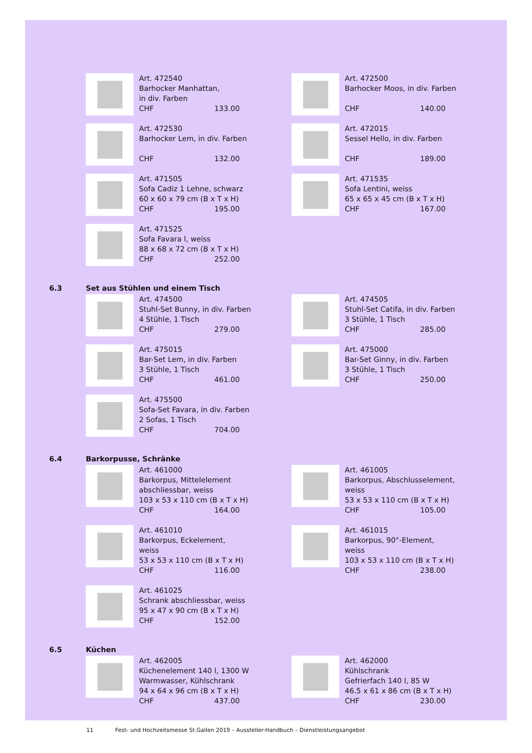Art. 472540
Barhocker Manhattan,
in div. Farben
CHF 133.00
Art. 472500
Barhocker Moos, in div. Farben
CHF 140.00
Art. 472530
Barhocker Lem, in div. Farben
CHF 132.00
Art. 472015
Sessel Hello, in div. Farben
CHF 189.00
Art. 471505
Sofa Cadiz 1 Lehne, schwarz
60 x 60 x 79 cm (B x T x H)
CHF 195.00
Art. 471535
Sofa Lentini, weiss
65 x 65 x 45 cm (B x T x H)
CHF 167.00
Art. 471525
Sofa Favara l, weiss
88 x 68 x 72 cm (B x T x H)
CHF 252.00
6.3 Set aus Stühlen und einem Tisch
Art. 474500
Stuhl-Set Bunny, in div. Farben
4 Stühle, 1 Tisch
CHF 279.00
Art. 474505
Stuhl-Set Catifa, in div. Farben
3 Stühle, 1 Tisch
CHF 285.00
Art. 475015
Bar-Set Lem, in div. Farben
3 Stühle, 1 Tisch
CHF 461.00
Art. 475000
Bar-Set Ginny, in div. Farben
3 Stühle, 1 Tisch
CHF 250.00
Art. 475500
Sofa-Set Favara, in div. Farben
2 Sofas, 1 Tisch
CHF 704.00
6.4 Barkorpusse, Schränke
Art. 461000
Barkorpus, Mittelelement
abschliessbar, weiss
103 x 53 x 110 cm (B x T x H)
CHF 164.00
Art. 461005
Barkorpus, Abschlusselement,
weiss
53 x 53 x 110 cm (B x T x H)
CHF 105.00
Art. 461010
Barkorpus, Eckelement,
weiss
53 x 53 x 110 cm (B x T x H)
CHF 116.00
Art. 461015
Barkorpus, 90°-Element,
weiss
103 x 53 x 110 cm (B x T x H)
CHF 238.00
Art. 461025
Schrank abschliessbar, weiss
95 x 47 x 90 cm (B x T x H)
CHF 152.00
6.5 Küchen
Art. 462005
Küchenelement 140 l, 1300 W
Warmwasser, Kühlschrank
94 x 64 x 96 cm (B x T x H)
CHF 437.00
Art. 462000
Kühlschrank
Gefrierfach 140 l, 85 W
46.5 x 61 x 86 cm (B x T x H)
CHF 230.00
11 Fest- und Hochzeitsmesse St.Gallen 2019 – Aussteller-Handbuch – Dienstleistungsangebot